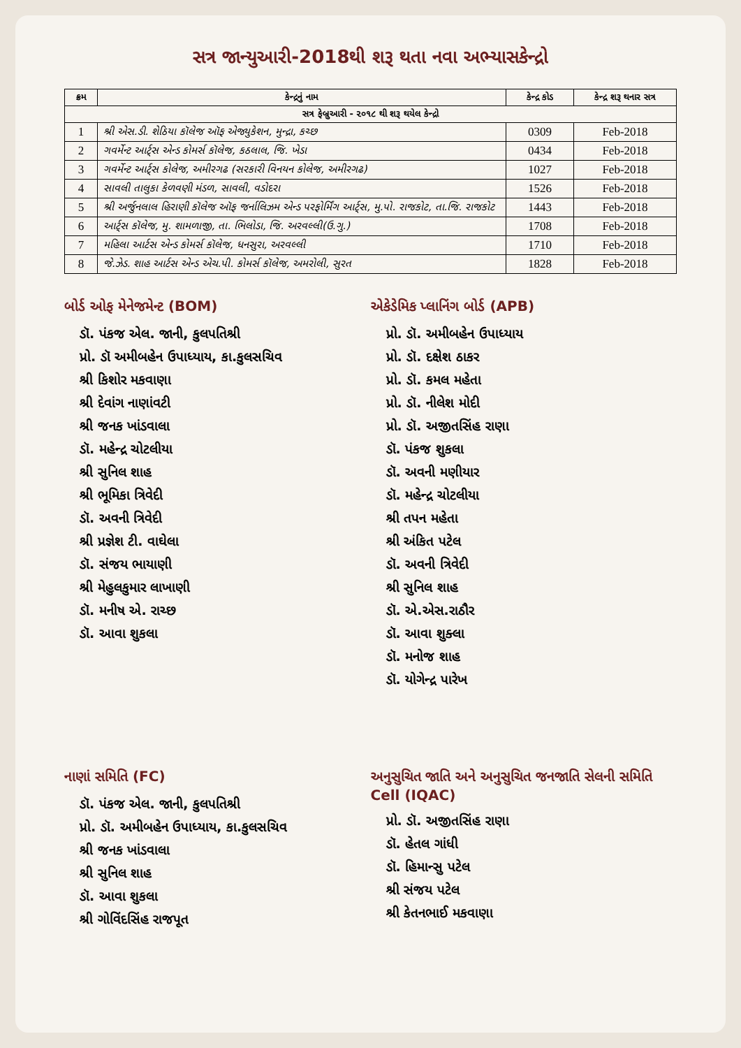સત્ર જાન્યુઆરી-2018થી શરૂ થતા નવા અભ્યાસકેન્દ્રો
| ક્રમ | કેન્દ્રનું નામ | કેન્દ્ર કોડ | કેન્દ્ર શરૂ થનાર સત્ર |
| --- | --- | --- | --- |
| સત્ર ફેબ્રુઆરી - ૨૦૧૮ થી શરૂ થયેલ કેન્દ્રો | | | |
| 1 | શ્રી એસ.ડી. શેઠિયા કૉલેજ ઑફ એજ્યુકેશન, મુન્દ્રા, કચ્છ | 0309 | Feb-2018 |
| 2 | ગવર્મેન્ટ આર્ટ્સ એન્ડ કોમર્સ કૉલેજ, કઠલાલ, જિ. ખેડા | 0434 | Feb-2018 |
| 3 | ગવર્મેન્ટ આર્ટ્સ કોલેજ, અમીરગઢ (સરકારી વિનયન કોલેજ, અમીરગઢ) | 1027 | Feb-2018 |
| 4 | સાવલી તાલુકા કેળવણી મંડળ, સાવલી, વડોદરા | 1526 | Feb-2018 |
| 5 | શ્રી અર્જુનલાલ હિરાણી કૉલેજ ઑફ જર્નાલિઝમ એન્ડ પરફોર્મિંગ આર્ટ્સ, મુ.પો. રાજકોટ, તા.જિ. રાજકોટ | 1443 | Feb-2018 |
| 6 | આર્ટ્સ કૉલેજ, મુ. શામળાજી, તા. ભિલોડા, જિ. અરવલ્લી(ઉ.ગુ.) | 1708 | Feb-2018 |
| 7 | મહિલા આર્ટસ એન્ડ કોમર્સ કૉલેજ, ધનસુરા, અરવલ્લી | 1710 | Feb-2018 |
| 8 | જે.ઝેડ. શાહ આર્ટસ એન્ડ એચ.પી. કોમર્સ કૉલેજ, અમરોલી, સુરત | 1828 | Feb-2018 |
બોર્ડ ઓફ મેનેજમેન્ટ (BOM)
ડૉ. પંકજ એલ. જાની, કુલપતિશ્રી
પ્રો. ડૉ અમીબહેન ઉપાધ્યાય, કા.કુલસચિવ
શ્રી કિશોર મકવાણા
શ્રી દેવાંગ નાણાંવટી
શ્રી જનક ખાંડવાલા
ડૉ. મહેન્દ્ર ચોટલીયા
શ્રી સુનિલ શાહ
શ્રી ભૂમિકા ત્રિવેદી
ડૉ. અવની ત્રિવેદી
શ્રી પ્રજ્ઞેશ ટી. વાઘેલા
ડૉ. સંજય ભાયાણી
શ્રી મેહુલકુમાર લાખાણી
ડૉ. મનીષ એ. રાચ્છ
ડૉ. આવા શુકલા
એકેડેમિક પ્લાનિંગ બોર્ડ (APB)
પ્રો. ડૉ. અમીબહેન ઉપાધ્યાય
પ્રો. ડૉ. દક્ષેશ ઠાકર
પ્રો. ડૉ. કમલ મહેતા
પ્રો. ડૉ. નીલેશ મોદી
પ્રો. ડૉ. અજીતસિંહ રાણા
ડૉ. પંકજ શુકલા
ડૉ. અવની મણીયાર
ડૉ. મહેન્દ્ર ચોટલીયા
શ્રી તપન મહેતા
શ્રી અંકિત પટેલ
ડૉ. અવની ત્રિવેદી
શ્રી સુનિલ શાહ
ડૉ. એ.એસ.રાઠૌર
ડૉ. આવા શુક્લા
ડૉ. મનોજ શાહ
ડૉ. યોગેન્દ્ર પારેખ
નાણાં સમિતિ (FC)
ડૉ. પંકજ એલ. જાની, કુલપતિશ્રી
પ્રો. ડૉ. અમીબહેન ઉપાધ્યાય, કા.કુલસચિવ
શ્રી જનક ખાંડવાલા
શ્રી સુનિલ શાહ
ડૉ. આવા શુકલા
શ્રી ગોવિંદસિંહ રાજપૂત
અનુસુચિત જાતિ અને અનુસુચિત જનજાતિ સેલની સમિતિ Cell (IQAC)
પ્રો. ડૉ. અજીતસિંહ રાણા
ડૉ. હેતલ ગાંધી
ડૉ. હિમાન્સુ પટેલ
શ્રી સંજય પટેલ
શ્રી કેતનભાઈ મકવાણા